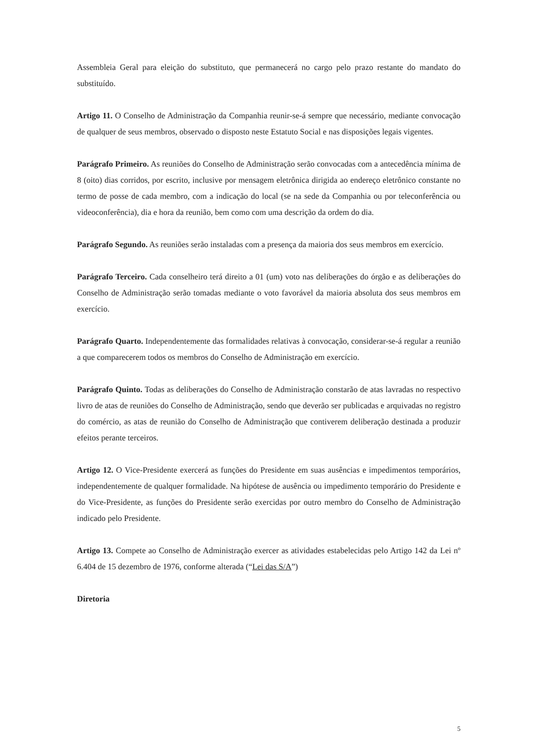Assembleia Geral para eleição do substituto, que permanecerá no cargo pelo prazo restante do mandato do substituído.
Artigo 11. O Conselho de Administração da Companhia reunir-se-á sempre que necessário, mediante convocação de qualquer de seus membros, observado o disposto neste Estatuto Social e nas disposições legais vigentes.
Parágrafo Primeiro. As reuniões do Conselho de Administração serão convocadas com a antecedência mínima de 8 (oito) dias corridos, por escrito, inclusive por mensagem eletrônica dirigida ao endereço eletrônico constante no termo de posse de cada membro, com a indicação do local (se na sede da Companhia ou por teleconferência ou videoconferência), dia e hora da reunião, bem como com uma descrição da ordem do dia.
Parágrafo Segundo. As reuniões serão instaladas com a presença da maioria dos seus membros em exercício.
Parágrafo Terceiro. Cada conselheiro terá direito a 01 (um) voto nas deliberações do órgão e as deliberações do Conselho de Administração serão tomadas mediante o voto favorável da maioria absoluta dos seus membros em exercício.
Parágrafo Quarto. Independentemente das formalidades relativas à convocação, considerar-se-á regular a reunião a que comparecerem todos os membros do Conselho de Administração em exercício.
Parágrafo Quinto. Todas as deliberações do Conselho de Administração constarão de atas lavradas no respectivo livro de atas de reuniões do Conselho de Administração, sendo que deverão ser publicadas e arquivadas no registro do comércio, as atas de reunião do Conselho de Administração que contiverem deliberação destinada a produzir efeitos perante terceiros.
Artigo 12. O Vice-Presidente exercerá as funções do Presidente em suas ausências e impedimentos temporários, independentemente de qualquer formalidade. Na hipótese de ausência ou impedimento temporário do Presidente e do Vice-Presidente, as funções do Presidente serão exercidas por outro membro do Conselho de Administração indicado pelo Presidente.
Artigo 13. Compete ao Conselho de Administração exercer as atividades estabelecidas pelo Artigo 142 da Lei nº 6.404 de 15 dezembro de 1976, conforme alterada (“Lei das S/A”)
Diretoria
5